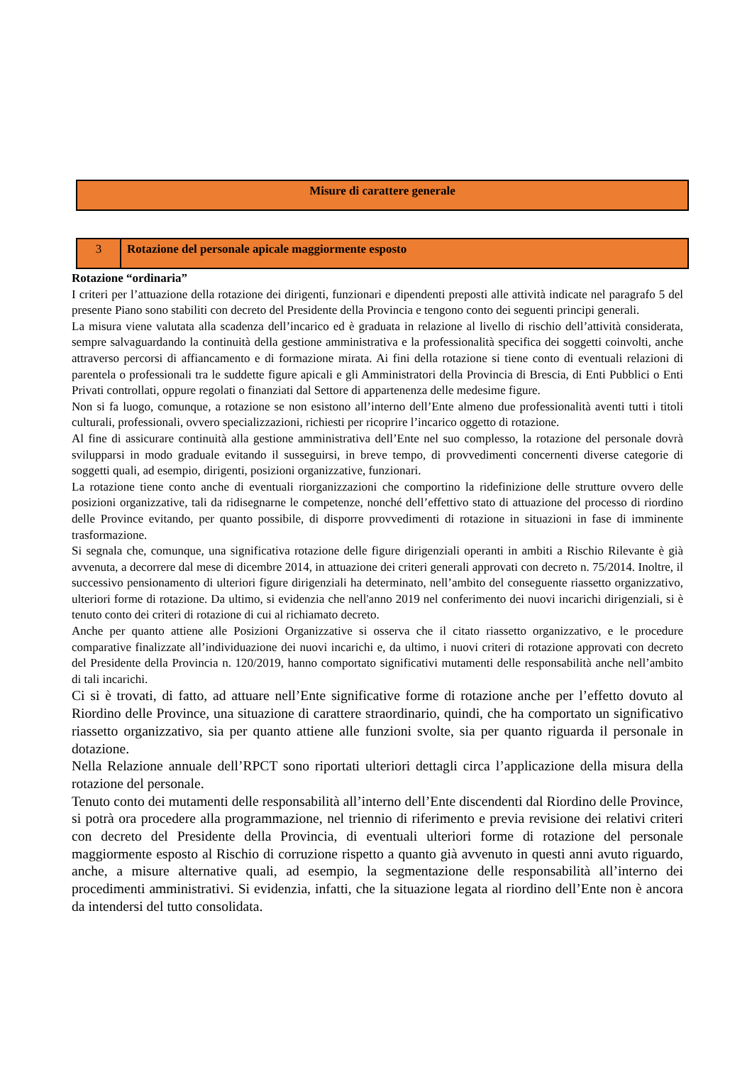| Misure di carattere generale |
| 3 | Rotazione del personale apicale maggiormente esposto |
Rotazione “ordinaria”
I criteri per l’attuazione della rotazione dei dirigenti, funzionari e dipendenti preposti alle attività indicate nel paragrafo 5 del presente Piano sono stabiliti con decreto del Presidente della Provincia e tengono conto dei seguenti principi generali.
La misura viene valutata alla scadenza dell’incarico ed è graduata in relazione al livello di rischio dell’attività considerata, sempre salvaguardando la continuità della gestione amministrativa e la professionalità specifica dei soggetti coinvolti, anche attraverso percorsi di affiancamento e di formazione mirata. Ai fini della rotazione si tiene conto di eventuali relazioni di parentela o professionali tra le suddette figure apicali e gli Amministratori della Provincia di Brescia, di Enti Pubblici o Enti Privati controllati, oppure regolati o finanziati dal Settore di appartenenza delle medesime figure.
Non si fa luogo, comunque, a rotazione se non esistono all’interno dell’Ente almeno due professionalità aventi tutti i titoli culturali, professionali, ovvero specializzazioni, richiesti per ricoprire l’incarico oggetto di rotazione.
Al fine di assicurare continuità alla gestione amministrativa dell’Ente nel suo complesso, la rotazione del personale dovrà svilupparsi in modo graduale evitando il susseguirsi, in breve tempo, di provvedimenti concernenti diverse categorie di soggetti quali, ad esempio, dirigenti, posizioni organizzative, funzionari.
La rotazione tiene conto anche di eventuali riorganizzazioni che comportino la ridefinizione delle strutture ovvero delle posizioni organizzative, tali da ridisegnarne le competenze, nonché dell’effettivo stato di attuazione del processo di riordino delle Province evitando, per quanto possibile, di disporre provvedimenti di rotazione in situazioni in fase di imminente trasformazione.
Si segnala che, comunque, una significativa rotazione delle figure dirigenziali operanti in ambiti a Rischio Rilevante è già avvenuta, a decorrere dal mese di dicembre 2014, in attuazione dei criteri generali approvati con decreto n. 75/2014. Inoltre, il successivo pensionamento di ulteriori figure dirigenziali ha determinato, nell’ambito del conseguente riassetto organizzativo, ulteriori forme di rotazione. Da ultimo, si evidenzia che nell'anno 2019 nel conferimento dei nuovi incarichi dirigenziali, si è tenuto conto dei criteri di rotazione di cui al richiamato decreto.
Anche per quanto attiene alle Posizioni Organizzative si osserva che il citato riassetto organizzativo, e le procedure comparative finalizzate all’individuazione dei nuovi incarichi e, da ultimo, i nuovi criteri di rotazione approvati con decreto del Presidente della Provincia n. 120/2019, hanno comportato significativi mutamenti delle responsabilità anche nell’ambito di tali incarichi.
Ci si è trovati, di fatto, ad attuare nell’Ente significative forme di rotazione anche per l’effetto dovuto al Riordino delle Province, una situazione di carattere straordinario, quindi, che ha comportato un significativo riassetto organizzativo, sia per quanto attiene alle funzioni svolte, sia per quanto riguarda il personale in dotazione.
Nella Relazione annuale dell’RPCT sono riportati ulteriori dettagli circa l’applicazione della misura della rotazione del personale.
Tenuto conto dei mutamenti delle responsabilità all’interno dell’Ente discendenti dal Riordino delle Province, si potrà ora procedere alla programmazione, nel triennio di riferimento e previa revisione dei relativi criteri con decreto del Presidente della Provincia, di eventuali ulteriori forme di rotazione del personale maggiormente esposto al Rischio di corruzione rispetto a quanto già avvenuto in questi anni avuto riguardo, anche, a misure alternative quali, ad esempio, la segmentazione delle responsabilità all’interno dei procedimenti amministrativi. Si evidenzia, infatti, che la situazione legata al riordino dell’Ente non è ancora da intendersi del tutto consolidata.